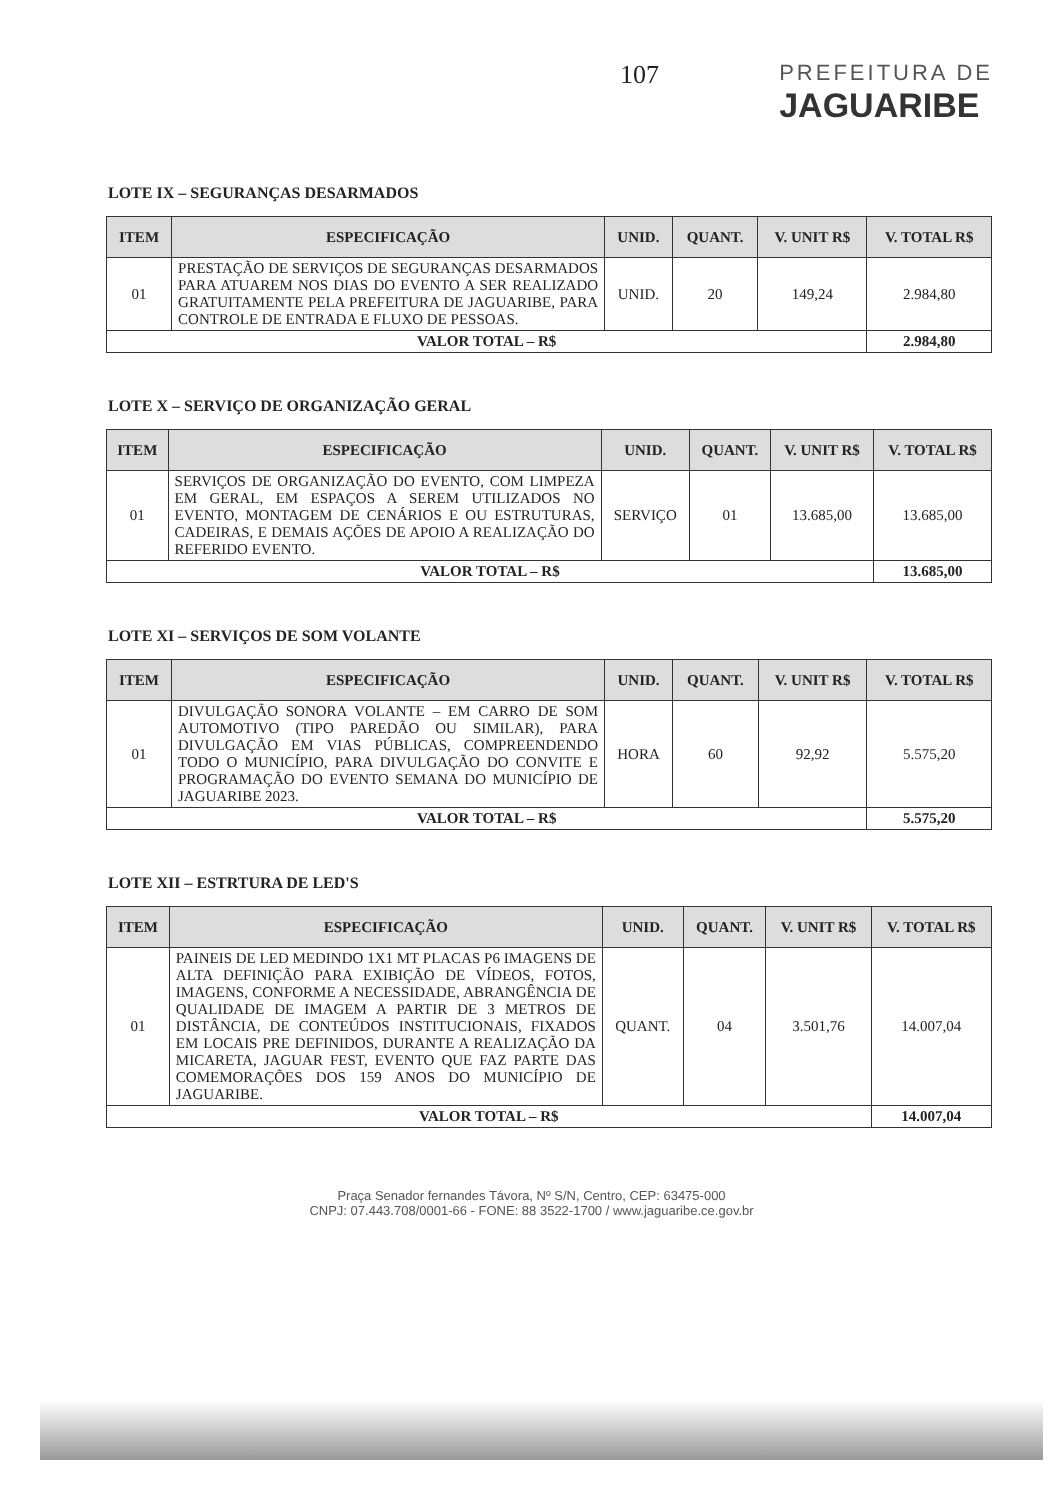107
PREFEITURA DE
JAGUARIBE
LOTE IX – SEGURANÇAS DESARMADOS
| ITEM | ESPECIFICAÇÃO | UNID. | QUANT. | V. UNIT R$ | V. TOTAL R$ |
| --- | --- | --- | --- | --- | --- |
| 01 | PRESTAÇÃO DE SERVIÇOS DE SEGURANÇAS DESARMADOS PARA ATUAREM NOS DIAS DO EVENTO A SER REALIZADO GRATUITAMENTE PELA PREFEITURA DE JAGUARIBE, PARA CONTROLE DE ENTRADA E FLUXO DE PESSOAS. | UNID. | 20 | 149,24 | 2.984,80 |
| VALOR TOTAL – R$ | | | | | 2.984,80 |
LOTE X – SERVIÇO DE ORGANIZAÇÃO GERAL
| ITEM | ESPECIFICAÇÃO | UNID. | QUANT. | V. UNIT R$ | V. TOTAL R$ |
| --- | --- | --- | --- | --- | --- |
| 01 | SERVIÇOS DE ORGANIZAÇÃO DO EVENTO, COM LIMPEZA EM GERAL, EM ESPAÇOS A SEREM UTILIZADOS NO EVENTO, MONTAGEM DE CENÁRIOS E OU ESTRUTURAS, CADEIRAS, E DEMAIS AÇÕES DE APOIO A REALIZAÇÃO DO REFERIDO EVENTO. | SERVIÇO | 01 | 13.685,00 | 13.685,00 |
| VALOR TOTAL – R$ | | | | | 13.685,00 |
LOTE XI – SERVIÇOS DE SOM VOLANTE
| ITEM | ESPECIFICAÇÃO | UNID. | QUANT. | V. UNIT R$ | V. TOTAL R$ |
| --- | --- | --- | --- | --- | --- |
| 01 | DIVULGAÇÃO SONORA VOLANTE – EM CARRO DE SOM AUTOMOTIVO (TIPO PAREDÃO OU SIMILAR), PARA DIVULGAÇÃO EM VIAS PÚBLICAS, COMPREENDENDO TODO O MUNICÍPIO, PARA DIVULGAÇÃO DO CONVITE E PROGRAMAÇÃO DO EVENTO SEMANA DO MUNICÍPIO DE JAGUARIBE 2023. | HORA | 60 | 92,92 | 5.575,20 |
| VALOR TOTAL – R$ | | | | | 5.575,20 |
LOTE XII – ESTRTURA DE LED'S
| ITEM | ESPECIFICAÇÃO | UNID. | QUANT. | V. UNIT R$ | V. TOTAL R$ |
| --- | --- | --- | --- | --- | --- |
| 01 | PAINEIS DE LED MEDINDO 1X1 MT PLACAS P6 IMAGENS DE ALTA DEFINIÇÃO PARA EXIBIÇÃO DE VÍDEOS, FOTOS, IMAGENS, CONFORME A NECESSIDADE, ABRANGÊNCIA DE QUALIDADE DE IMAGEM A PARTIR DE 3 METROS DE DISTÂNCIA, DE CONTEÚDOS INSTITUCIONAIS, FIXADOS EM LOCAIS PRE DEFINIDOS, DURANTE A REALIZAÇÃO DA MICARETA, JAGUAR FEST, EVENTO QUE FAZ PARTE DAS COMEMORAÇÕES DOS 159 ANOS DO MUNICÍPIO DE JAGUARIBE. | QUANT. | 04 | 3.501,76 | 14.007,04 |
| VALOR TOTAL – R$ | | | | | 14.007,04 |
Praça Senador fernandes Távora, Nº S/N, Centro, CEP: 63475-000
CNPJ: 07.443.708/0001-66 - FONE: 88 3522-1700 / www.jaguaribe.ce.gov.br